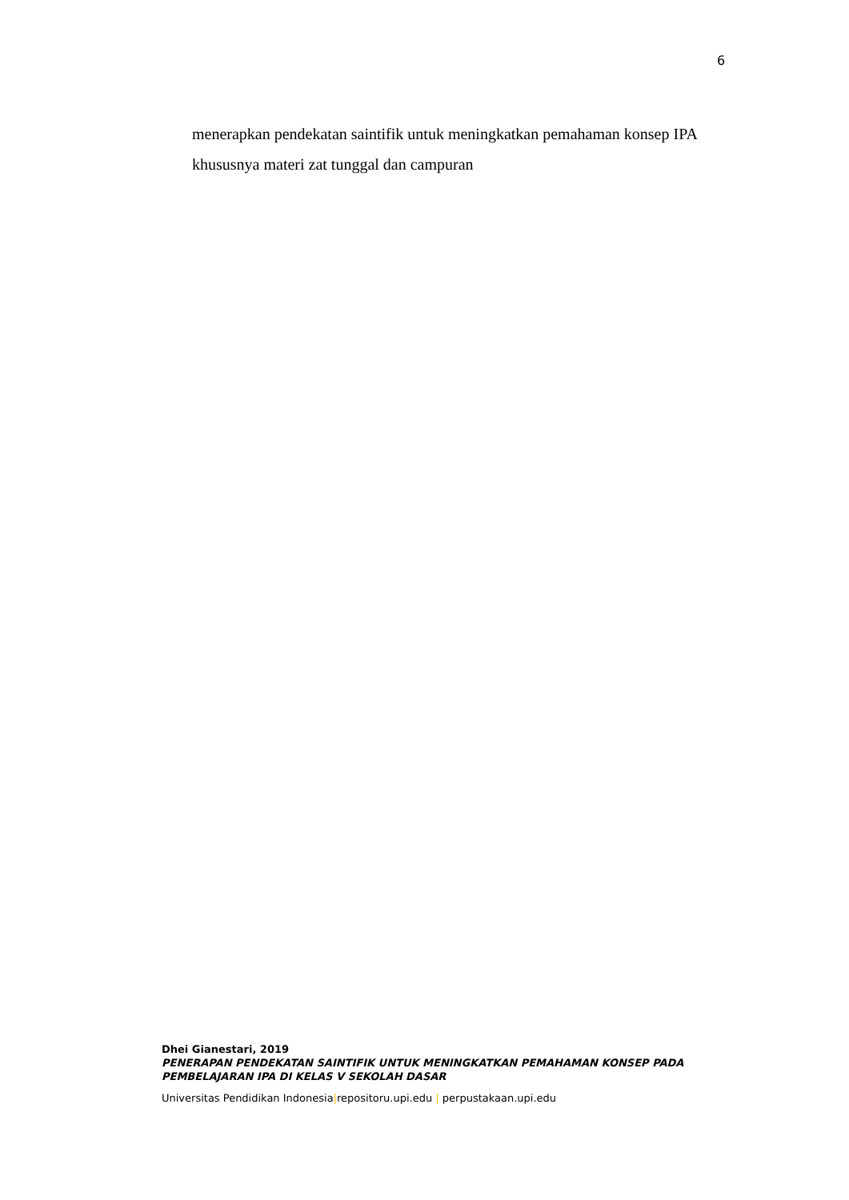6
menerapkan pendekatan saintifik untuk meningkatkan pemahaman konsep IPA
khususnya materi zat tunggal dan campuran
Dhei Gianestari, 2019
PENERAPAN PENDEKATAN SAINTIFIK UNTUK MENINGKATKAN PEMAHAMAN KONSEP PADA PEMBELAJARAN IPA DI KELAS V SEKOLAH DASAR
Universitas Pendidikan Indonesia|repositoru.upi.edu | perpustakaan.upi.edu